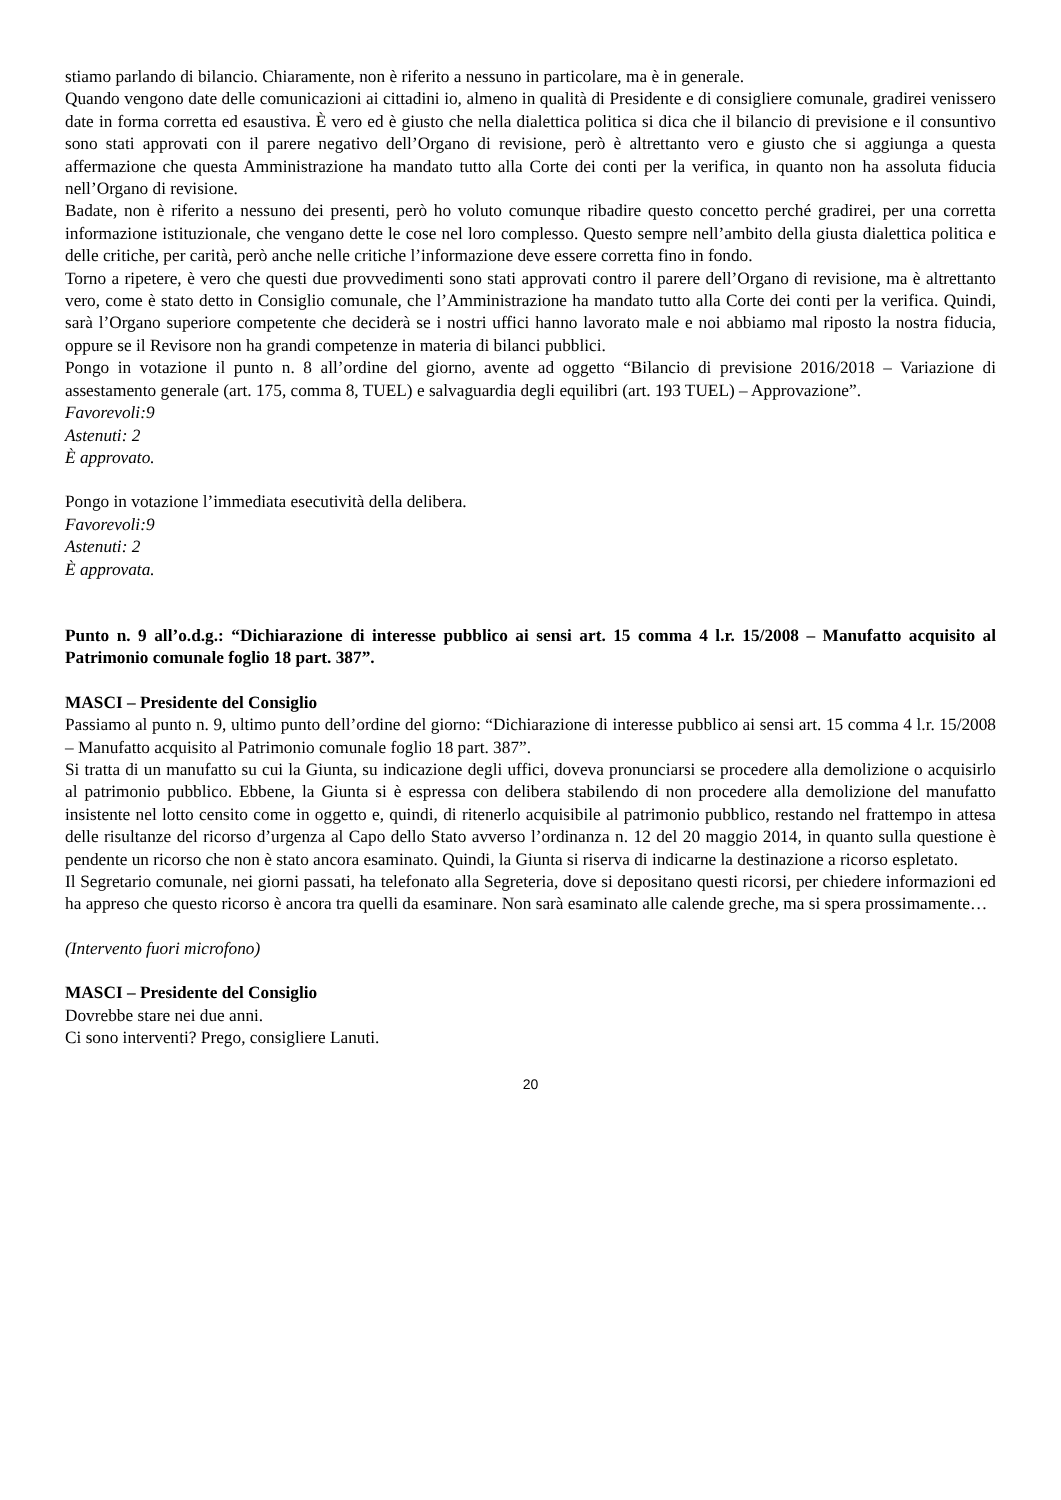stiamo parlando di bilancio. Chiaramente, non è riferito a nessuno in particolare, ma è in generale.
Quando vengono date delle comunicazioni ai cittadini io, almeno in qualità di Presidente e di consigliere comunale, gradirei venissero date in forma corretta ed esaustiva. È vero ed è giusto che nella dialettica politica si dica che il bilancio di previsione e il consuntivo sono stati approvati con il parere negativo dell’Organo di revisione, però è altrettanto vero e giusto che si aggiunga a questa affermazione che questa Amministrazione ha mandato tutto alla Corte dei conti per la verifica, in quanto non ha assoluta fiducia nell’Organo di revisione.
Badate, non è riferito a nessuno dei presenti, però ho voluto comunque ribadire questo concetto perché gradirei, per una corretta informazione istituzionale, che vengano dette le cose nel loro complesso. Questo sempre nell’ambito della giusta dialettica politica e delle critiche, per carità, però anche nelle critiche l’informazione deve essere corretta fino in fondo.
Torno a ripetere, è vero che questi due provvedimenti sono stati approvati contro il parere dell’Organo di revisione, ma è altrettanto vero, come è stato detto in Consiglio comunale, che l’Amministrazione ha mandato tutto alla Corte dei conti per la verifica. Quindi, sarà l’Organo superiore competente che deciderà se i nostri uffici hanno lavorato male e noi abbiamo mal riposto la nostra fiducia, oppure se il Revisore non ha grandi competenze in materia di bilanci pubblici.
Pongo in votazione il punto n. 8 all’ordine del giorno, avente ad oggetto “Bilancio di previsione 2016/2018 – Variazione di assestamento generale (art. 175, comma 8, TUEL) e salvaguardia degli equilibri (art. 193 TUEL) – Approvazione”.
Favorevoli:9
Astenuti: 2
È approvato.
Pongo in votazione l’immediata esecutività della delibera.
Favorevoli:9
Astenuti: 2
È approvata.
Punto n. 9 all’o.d.g.: “Dichiarazione di interesse pubblico ai sensi art. 15 comma 4 l.r. 15/2008 – Manufatto acquisito al Patrimonio comunale foglio 18 part. 387”.
MASCI – Presidente del Consiglio
Passiamo al punto n. 9, ultimo punto dell’ordine del giorno: “Dichiarazione di interesse pubblico ai sensi art. 15 comma 4 l.r. 15/2008 – Manufatto acquisito al Patrimonio comunale foglio 18 part. 387”.
Si tratta di un manufatto su cui la Giunta, su indicazione degli uffici, doveva pronunciarsi se procedere alla demolizione o acquisirlo al patrimonio pubblico. Ebbene, la Giunta si è espressa con delibera stabilendo di non procedere alla demolizione del manufatto insistente nel lotto censito come in oggetto e, quindi, di ritenerlo acquisibile al patrimonio pubblico, restando nel frattempo in attesa delle risultanze del ricorso d’urgenza al Capo dello Stato avverso l’ordinanza n. 12 del 20 maggio 2014, in quanto sulla questione è pendente un ricorso che non è stato ancora esaminato. Quindi, la Giunta si riserva di indicarne la destinazione a ricorso espletato.
Il Segretario comunale, nei giorni passati, ha telefonato alla Segreteria, dove si depositano questi ricorsi, per chiedere informazioni ed ha appreso che questo ricorso è ancora tra quelli da esaminare. Non sarà esaminato alle calende greche, ma si spera prossimamente…
(Intervento fuori microfono)
MASCI – Presidente del Consiglio
Dovrebbe stare nei due anni.
Ci sono interventi? Prego, consigliere Lanuti.
20